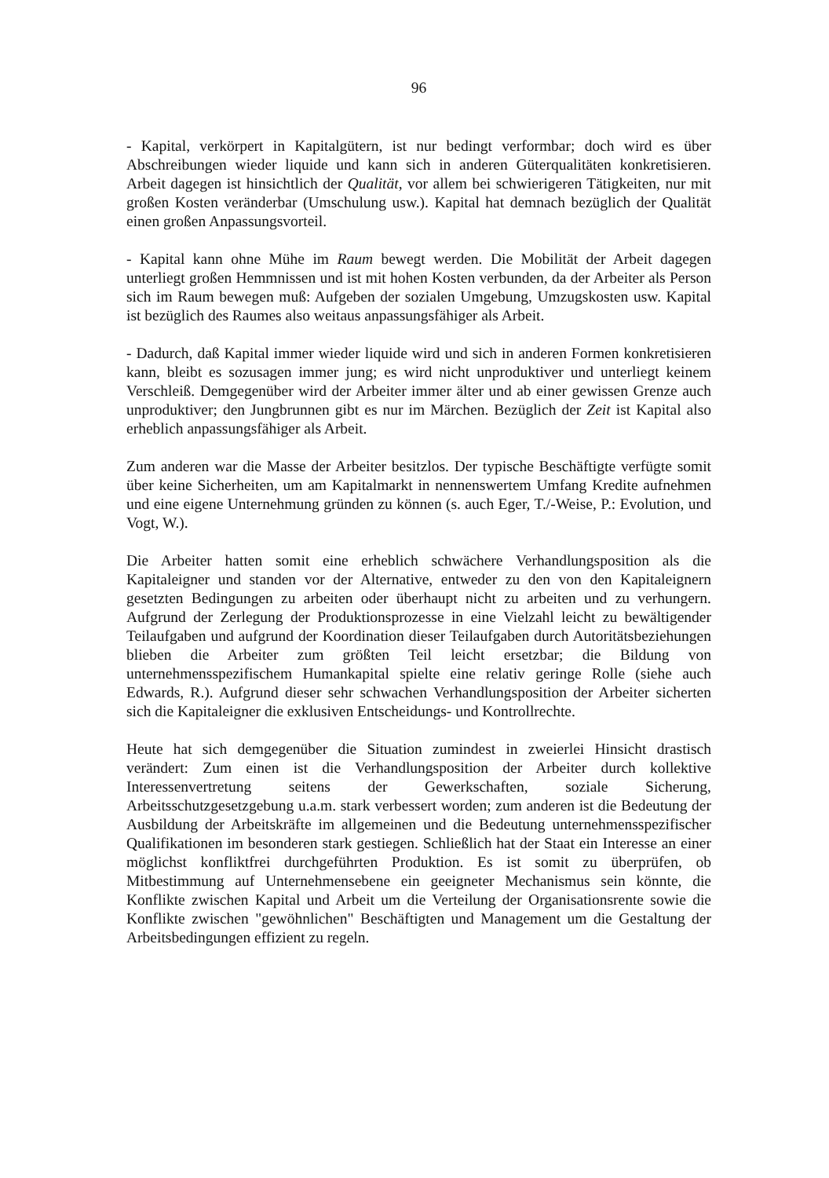96
- Kapital, verkörpert in Kapitalgütern, ist nur bedingt verformbar; doch wird es über Abschreibungen wieder liquide und kann sich in anderen Güterqualitäten konkretisieren. Arbeit dagegen ist hinsichtlich der Qualität, vor allem bei schwierigeren Tätigkeiten, nur mit großen Kosten veränderbar (Umschulung usw.). Kapital hat demnach bezüglich der Qualität einen großen Anpassungsvorteil.
- Kapital kann ohne Mühe im Raum bewegt werden. Die Mobilität der Arbeit dagegen unterliegt großen Hemmnissen und ist mit hohen Kosten verbunden, da der Arbeiter als Person sich im Raum bewegen muß: Aufgeben der sozialen Umgebung, Umzugskosten usw. Kapital ist bezüglich des Raumes also weitaus anpassungsfähiger als Arbeit.
- Dadurch, daß Kapital immer wieder liquide wird und sich in anderen Formen konkretisieren kann, bleibt es sozusagen immer jung; es wird nicht unproduktiver und unterliegt keinem Verschleiß. Demgegenüber wird der Arbeiter immer älter und ab einer gewissen Grenze auch unproduktiver; den Jungbrunnen gibt es nur im Märchen. Bezüglich der Zeit ist Kapital also erheblich anpassungsfähiger als Arbeit.
Zum anderen war die Masse der Arbeiter besitzlos. Der typische Beschäftigte verfügte somit über keine Sicherheiten, um am Kapitalmarkt in nennenswertem Umfang Kredite aufnehmen und eine eigene Unternehmung gründen zu können (s. auch Eger, T./-Weise, P.: Evolution, und Vogt, W.).
Die Arbeiter hatten somit eine erheblich schwächere Verhandlungsposition als die Kapitaleigner und standen vor der Alternative, entweder zu den von den Kapitaleignern gesetzten Bedingungen zu arbeiten oder überhaupt nicht zu arbeiten und zu verhungern. Aufgrund der Zerlegung der Produktionsprozesse in eine Vielzahl leicht zu bewältigender Teilaufgaben und aufgrund der Koordination dieser Teilaufgaben durch Autoritätsbeziehungen blieben die Arbeiter zum größten Teil leicht ersetzbar; die Bildung von unternehmensspezifischem Humankapital spielte eine relativ geringe Rolle (siehe auch Edwards, R.). Aufgrund dieser sehr schwachen Verhandlungsposition der Arbeiter sicherten sich die Kapitaleigner die exklusiven Entscheidungs- und Kontrollrechte.
Heute hat sich demgegenüber die Situation zumindest in zweierlei Hinsicht drastisch verändert: Zum einen ist die Verhandlungsposition der Arbeiter durch kollektive Interessenvertretung seitens der Gewerkschaften, soziale Sicherung, Arbeitsschutzgesetzgebung u.a.m. stark verbessert worden; zum anderen ist die Bedeutung der Ausbildung der Arbeitskräfte im allgemeinen und die Bedeutung unternehmensspezifischer Qualifikationen im besonderen stark gestiegen. Schließlich hat der Staat ein Interesse an einer möglichst konfliktfrei durchgeführten Produktion. Es ist somit zu überprüfen, ob Mitbestimmung auf Unternehmensebene ein geeigneter Mechanismus sein könnte, die Konflikte zwischen Kapital und Arbeit um die Verteilung der Organisationsrente sowie die Konflikte zwischen "gewöhnlichen" Beschäftigten und Management um die Gestaltung der Arbeitsbedingungen effizient zu regeln.